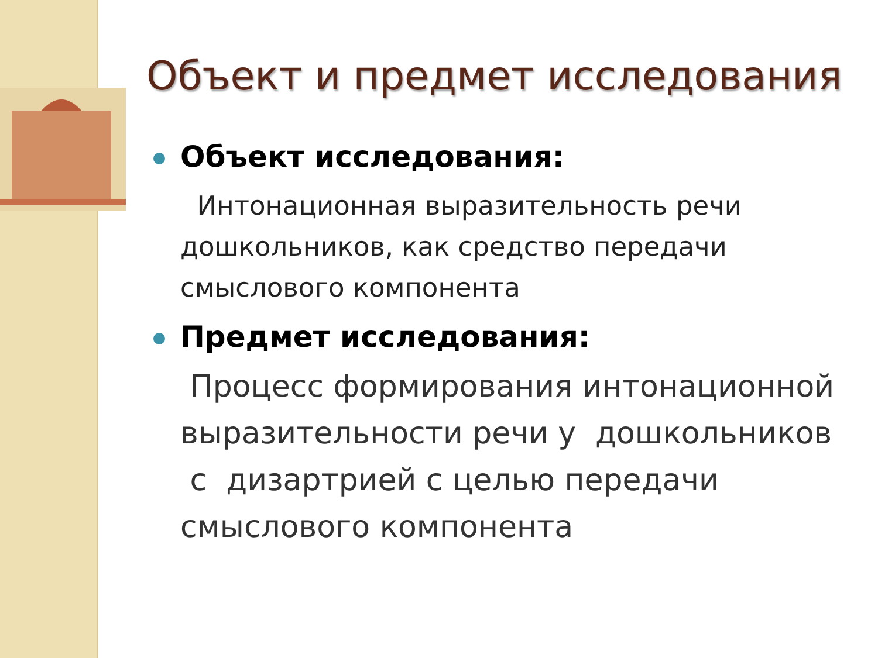Объект и предмет исследования
Объект исследования:
Интонационная выразительность речи дошкольников, как средство передачи смыслового компонента
Предмет исследования:
Процесс формирования интонационной выразительности речи у дошкольников с дизартрией с целью передачи смыслового компонента